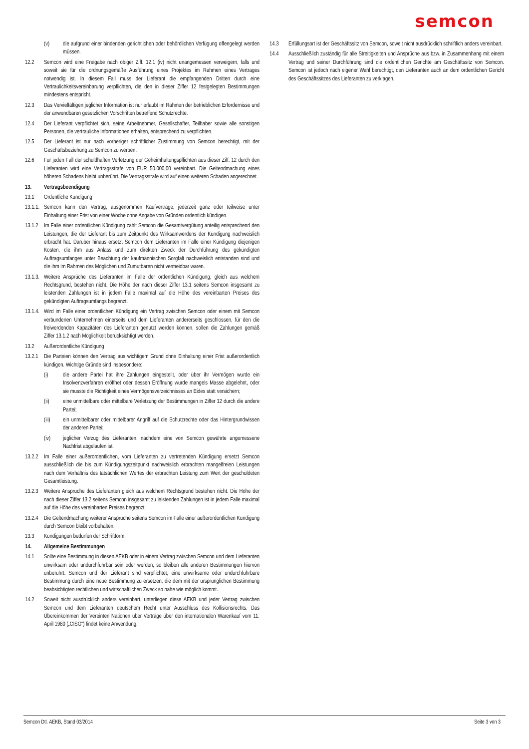semcon
(v) die aufgrund einer bindenden gerichtlichen oder behördlichen Verfügung offengelegt werden müssen.
12.2 Semcon wird eine Freigabe nach obiger Ziff. 12.1 (iv) nicht unangemessen verweigern, falls und soweit sie für die ordnungsgemäße Ausführung eines Projektes im Rahmen eines Vertrages notwendig ist. In diesem Fall muss der Lieferant die empfangenden Dritten durch eine Vertraulichkeitsvereinbarung verpflichten, die den in dieser Ziffer 12 festgelegten Bestimmungen mindestens entspricht.
12.3 Das Vervielfältigen jeglicher Information ist nur erlaubt im Rahmen der betrieblichen Erfordernisse und der anwendbaren gesetzlichen Vorschriften betreffend Schutzrechte.
12.4 Der Lieferant verpflichtet sich, seine Arbeitnehmer, Gesellschafter, Teilhaber sowie alle sonstigen Personen, die vertrauliche Informationen erhalten, entsprechend zu verpflichten.
12.5 Der Lieferant ist nur nach vorheriger schriftlicher Zustimmung von Semcon berechtigt, mit der Geschäftsbeziehung zu Semcon zu werben.
12.6 Für jeden Fall der schuldhaften Verletzung der Geheimhaltungspflichten aus dieser Ziff. 12 durch den Lieferanten wird eine Vertragsstrafe von EUR 50.000,00 vereinbart. Die Geltendmachung eines höheren Schadens bleibt unberührt. Die Vertragsstrafe wird auf einen weiteren Schaden angerechnet.
13. Vertragsbeendigung
13.1 Ordentliche Kündigung
13.1.1. Semcon kann den Vertrag, ausgenommen Kaufverträge, jederzeit ganz oder teilweise unter Einhaltung einer Frist von einer Woche ohne Angabe von Gründen ordentlich kündigen.
13.1.2 Im Falle einer ordentlichen Kündigung zahlt Semcon die Gesamtvergütung anteilig entsprechend den Leistungen, die der Lieferant bis zum Zeitpunkt des Wirksamwerdens der Kündigung nachweislich erbracht hat. Darüber hinaus ersetzt Semcon dem Lieferanten im Falle einer Kündigung diejenigen Kosten, die ihm aus Anlass und zum direkten Zweck der Durchführung des gekündigten Auftragsumfanges unter Beachtung der kaufmännischen Sorgfalt nachweislich entstanden sind und die ihm im Rahmen des Möglichen und Zumutbaren nicht vermeidbar waren.
13.1.3. Weitere Ansprüche des Lieferanten im Falle der ordentlichen Kündigung, gleich aus welchem Rechtsgrund, bestehen nicht. Die Höhe der nach dieser Ziffer 13.1 seitens Semcon insgesamt zu leistenden Zahlungen ist in jedem Falle maximal auf die Höhe des vereinbarten Preises des gekündigten Auftragsumfangs begrenzt.
13.1.4. Wird im Falle einer ordentlichen Kündigung ein Vertrag zwischen Semcon oder einem mit Semcon verbundenen Unternehmen einerseits und dem Lieferanten andererseits geschlossen, für den die freiwerdenden Kapazitäten des Lieferanten genutzt werden können, sollen die Zahlungen gemäß Ziffer 13.1.2 nach Möglichkeit berücksichtigt werden.
13.2 Außerordentliche Kündigung
13.2.1 Die Parteien können den Vertrag aus wichtigem Grund ohne Einhaltung einer Frist außerordentlich kündigen. Wichtige Gründe sind insbesondere:
(i) die andere Partei hat ihre Zahlungen eingestellt, oder über ihr Vermögen wurde ein Insolvenzverfahren eröffnet oder dessen Eröffnung wurde mangels Masse abgelehnt, oder sie musste die Richtigkeit eines Vermögensverzeichnisses an Eides statt versichern;
(ii) eine unmittelbare oder mittelbare Verletzung der Bestimmungen in Ziffer 12 durch die andere Partei;
(iii) ein unmittelbarer oder mittelbarer Angriff auf die Schutzrechte oder das Hintergrundwissen der anderen Partei;
(iv) jeglicher Verzug des Lieferanten, nachdem eine von Semcon gewährte angemessene Nachfrist abgelaufen ist.
13.2.2 Im Falle einer außerordentlichen, vom Lieferanten zu vertretenden Kündigung ersetzt Semcon ausschließlich die bis zum Kündigungszeitpunkt nachweislich erbrachten mangelfreien Leistungen nach dem Verhältnis des tatsächlichen Wertes der erbrachten Leistung zum Wert der geschuldeten Gesamtleistung.
13.2.3 Weitere Ansprüche des Lieferanten gleich aus welchem Rechtsgrund bestehen nicht. Die Höhe der nach dieser Ziffer 13.2 seitens Semcon insgesamt zu leistenden Zahlungen ist in jedem Falle maximal auf die Höhe des vereinbarten Preises begrenzt.
13.2.4 Die Geltendmachung weiterer Ansprüche seitens Semcon im Falle einer außerordentlichen Kündigung durch Semcon bleibt vorbehalten.
13.3 Kündigungen bedürfen der Schriftform.
14. Allgemeine Bestimmungen
14.1 Sollte eine Bestimmung in diesen AEKB oder in einem Vertrag zwischen Semcon und dem Lieferanten unwirksam oder undurchführbar sein oder werden, so bleiben alle anderen Bestimmungen hiervon unberührt. Semcon und der Lieferant sind verpflichtet, eine unwirksame oder undurchführbare Bestimmung durch eine neue Bestimmung zu ersetzen, die dem mit der ursprünglichen Bestimmung beabsichtigten rechtlichen und wirtschaftlichen Zweck so nahe wie möglich kommt.
14.2 Soweit nicht ausdrücklich anders vereinbart, unterliegen diese AEKB und jeder Vertrag zwischen Semcon und dem Lieferanten deutschem Recht unter Ausschluss des Kollisionsrechts. Das Übereinkommen der Vereinten Nationen über Verträge über den internationalen Warenkauf vom 11. April 1980 („CISG“) findet keine Anwendung.
14.3 Erfüllungsort ist der Geschäftssitz von Semcon, soweit nicht ausdrücklich schriftlich anders vereinbart.
14.4 Ausschließlich zuständig für alle Streitigkeiten und Ansprüche aus bzw. in Zusammenhang mit einem Vertrag und seiner Durchführung sind die ordentlichen Gerichte am Geschäftssitz von Semcon. Semcon ist jedoch nach eigener Wahl berechtigt, den Lieferanten auch an dem ordentlichen Gericht des Geschäftssitzes des Lieferanten zu verklagen.
Semcon Dtl. AEKB, Stand 03/2014 Seite 3 von 3